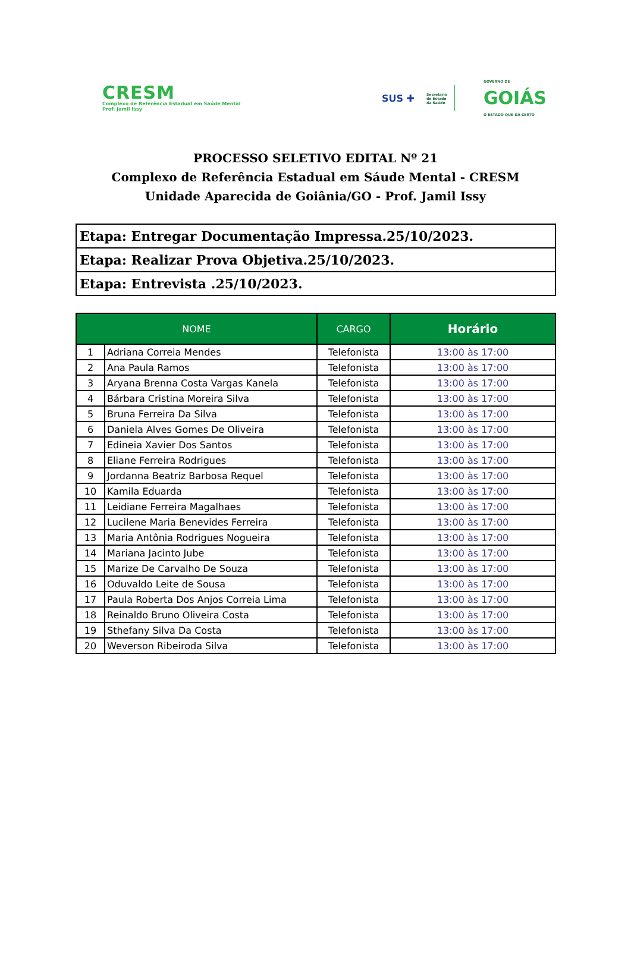CRESM
Complexo de Referência Estadual em Saúde Mental
Prof. Jamil Issy
SUS ✚
Secretaria
de Estado
da Saúde
GOVERNO DE
GOIÁS
O ESTADO QUE DÁ CERTO
PROCESSO SELETIVO EDITAL Nº 21
Complexo de Referência Estadual em Sáude Mental - CRESM
Unidade Aparecida de Goiânia/GO - Prof. Jamil Issy
| Etapa: Entregar Documentação Impressa.25/10/2023. |
| Etapa: Realizar Prova Objetiva.25/10/2023. |
| Etapa: Entrevista .25/10/2023. |
| NOME | | CARGO | Horário |
| --- | --- | --- | --- |
| 1 | Adriana Correia Mendes | Telefonista | 13:00 às 17:00 |
| 2 | Ana Paula Ramos | Telefonista | 13:00 às 17:00 |
| 3 | Aryana Brenna Costa Vargas Kanela | Telefonista | 13:00 às 17:00 |
| 4 | Bárbara Cristina Moreira Silva | Telefonista | 13:00 às 17:00 |
| 5 | Bruna Ferreira Da Silva | Telefonista | 13:00 às 17:00 |
| 6 | Daniela Alves Gomes De Oliveira | Telefonista | 13:00 às 17:00 |
| 7 | Edineia Xavier Dos Santos | Telefonista | 13:00 às 17:00 |
| 8 | Eliane Ferreira Rodrigues | Telefonista | 13:00 às 17:00 |
| 9 | Jordanna Beatriz Barbosa Requel | Telefonista | 13:00 às 17:00 |
| 10 | Kamila Eduarda | Telefonista | 13:00 às 17:00 |
| 11 | Leidiane Ferreira Magalhaes | Telefonista | 13:00 às 17:00 |
| 12 | Lucilene Maria Benevides Ferreira | Telefonista | 13:00 às 17:00 |
| 13 | Maria Antônia Rodrigues Nogueira | Telefonista | 13:00 às 17:00 |
| 14 | Mariana Jacinto Jube | Telefonista | 13:00 às 17:00 |
| 15 | Marize De Carvalho De Souza | Telefonista | 13:00 às 17:00 |
| 16 | Oduvaldo Leite de Sousa | Telefonista | 13:00 às 17:00 |
| 17 | Paula Roberta Dos Anjos Correia Lima | Telefonista | 13:00 às 17:00 |
| 18 | Reinaldo Bruno Oliveira Costa | Telefonista | 13:00 às 17:00 |
| 19 | Sthefany Silva Da Costa | Telefonista | 13:00 às 17:00 |
| 20 | Weverson Ribeiroda Silva | Telefonista | 13:00 às 17:00 |